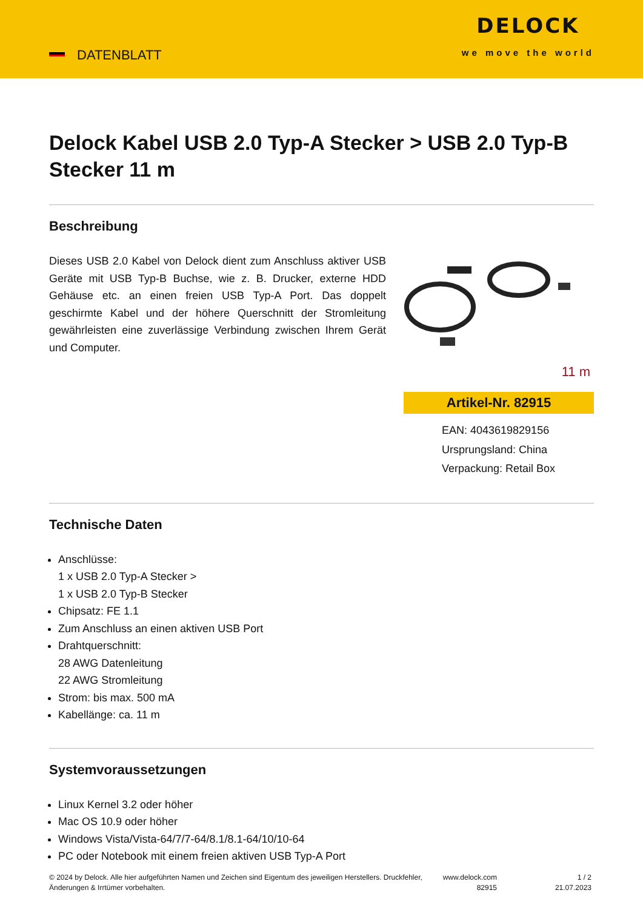DATENBLATT
DELOCK
we move the world
Delock Kabel USB 2.0 Typ-A Stecker > USB 2.0 Typ-B Stecker 11 m
Beschreibung
Dieses USB 2.0 Kabel von Delock dient zum Anschluss aktiver USB Geräte mit USB Typ-B Buchse, wie z. B. Drucker, externe HDD Gehäuse etc. an einen freien USB Typ-A Port. Das doppelt geschirmte Kabel und der höhere Querschnitt der Stromleitung gewährleisten eine zuverlässige Verbindung zwischen Ihrem Gerät und Computer.
11 m
Artikel-Nr. 82915
EAN: 4043619829156
Ursprungsland: China
Verpackung: Retail Box
Technische Daten
Anschlüsse:
1 x USB 2.0 Typ-A Stecker >
1 x USB 2.0 Typ-B Stecker
Chipsatz: FE 1.1
Zum Anschluss an einen aktiven USB Port
Drahtquerschnitt:
28 AWG Datenleitung
22 AWG Stromleitung
Strom: bis max. 500 mA
Kabellänge: ca. 11 m
Systemvoraussetzungen
Linux Kernel 3.2 oder höher
Mac OS 10.9 oder höher
Windows Vista/Vista-64/7/7-64/8.1/8.1-64/10/10-64
PC oder Notebook mit einem freien aktiven USB Typ-A Port
© 2024 by Delock. Alle hier aufgeführten Namen und Zeichen sind Eigentum des jeweiligen Herstellers. Druckfehler, Änderungen & Irrtümer vorbehalten.
www.delock.com
82915
1 / 2
21.07.2023